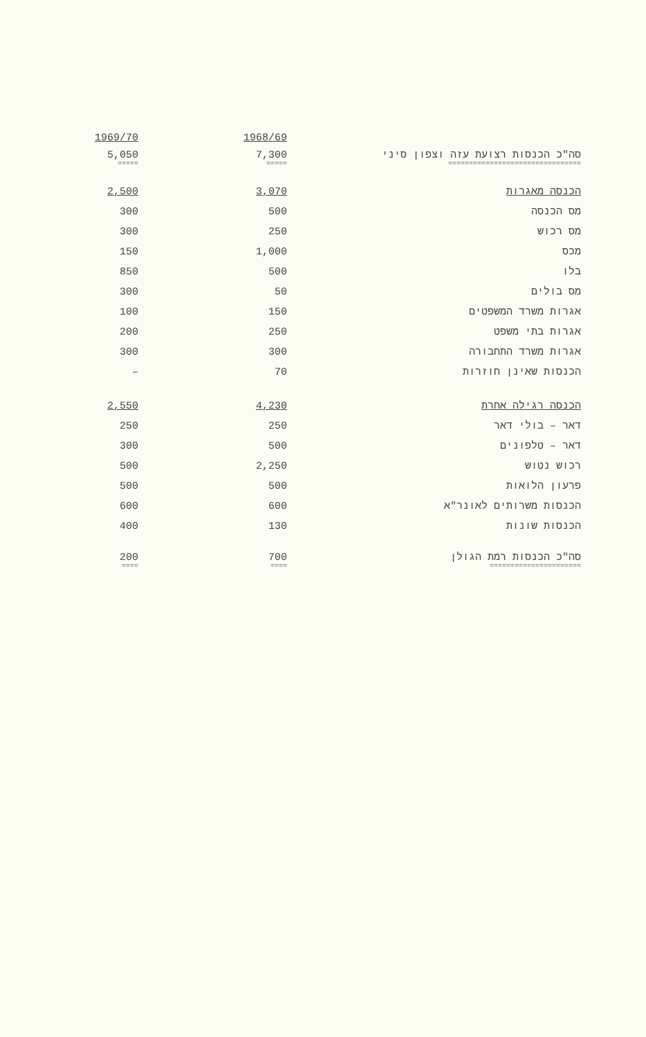| 1969/70 | 1968/69 | |
| --- | --- | --- |
| 5,050 ===== | 7,300 ===== | סה"כ הכנסות רצועת עזה וצפון סיני ================================ |
| 2,500 | 3,070 | הכנסה מאגרות |
| 300 | 500 | מס הכנסה |
| 300 | 250 | מס רכוש |
| 150 | 1,000 | מכס |
| 850 | 500 | בלו |
| 300 | 50 | מס בולים |
| 100 | 150 | אגרות משרד המשפטים |
| 200 | 250 | אגרות בתי משפט |
| 300 | 300 | אגרות משרד התחבורה |
| – | 70 | הכנסות שאינן חוזרות |
| 2,550 | 4,230 | הכנסה רגילה אחרת |
| 250 | 250 | דאר – בולי דאר |
| 300 | 500 | דאר – טלפונים |
| 500 | 2,250 | רכוש נטוש |
| 500 | 500 | פרעון הלואות |
| 600 | 600 | הכנסות משרותים לאונר"א |
| 400 | 130 | הכנסות שונות |
| 200 ==== | 700 ==== | סה"כ הכנסות רמת הגולן ====================== |